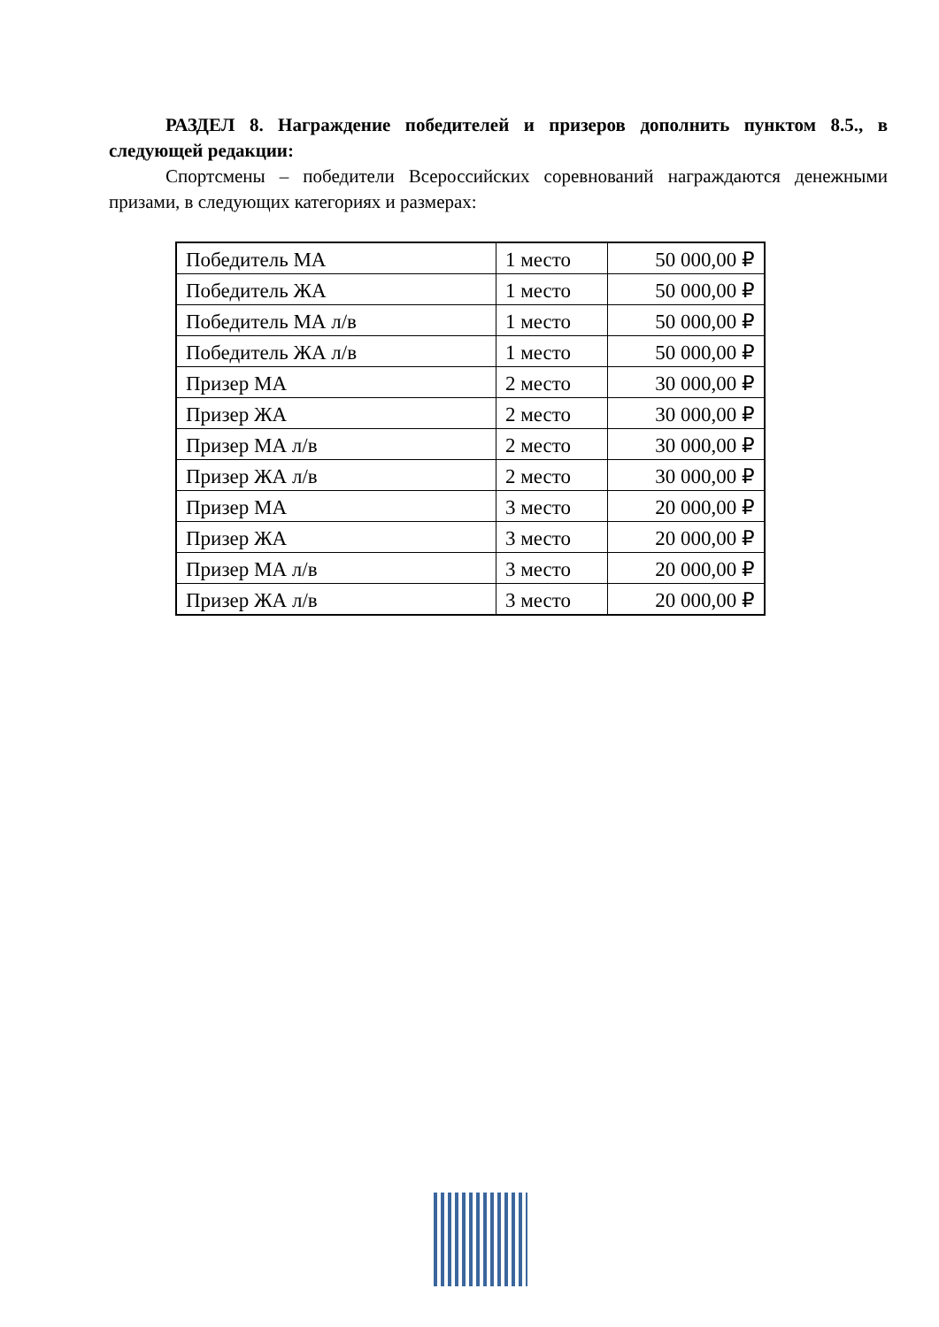РАЗДЕЛ 8. Награждение победителей и призеров дополнить пунктом 8.5., в следующей редакции:
Спортсмены – победители Всероссийских соревнований награждаются денежными призами, в следующих категориях и размерах:
| Победитель МА | 1 место | 50 000,00 ₽ |
| Победитель ЖА | 1 место | 50 000,00 ₽ |
| Победитель МА л/в | 1 место | 50 000,00 ₽ |
| Победитель ЖА л/в | 1 место | 50 000,00 ₽ |
| Призер МА | 2 место | 30 000,00 ₽ |
| Призер ЖА | 2 место | 30 000,00 ₽ |
| Призер МА л/в | 2 место | 30 000,00 ₽ |
| Призер ЖА л/в | 2 место | 30 000,00 ₽ |
| Призер МА | 3 место | 20 000,00 ₽ |
| Призер ЖА | 3 место | 20 000,00 ₽ |
| Призер МА л/в | 3 место | 20 000,00 ₽ |
| Призер ЖА л/в | 3 место | 20 000,00 ₽ |